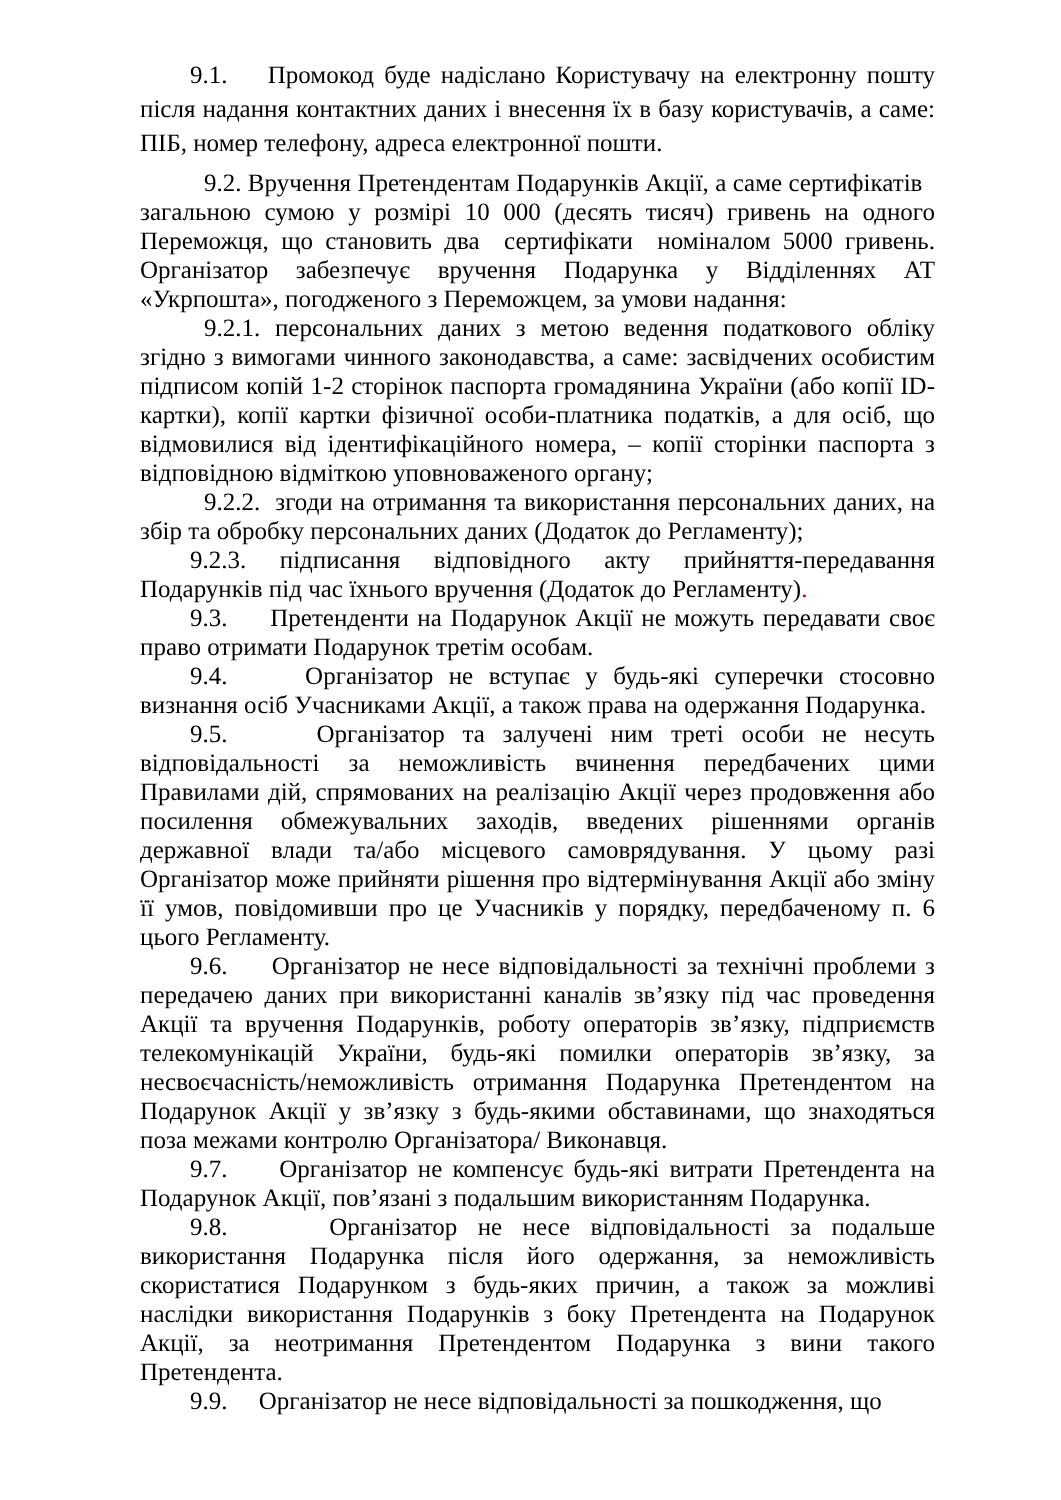9.1. Промокод буде надіслано Користувачу на електронну пошту після надання контактних даних і внесення їх в базу користувачів, а саме: ПІБ, номер телефону, адреса електронної пошти.
9.2. Вручення Претендентам Подарунків Акції, а саме сертифікатів загальною сумою у розмірі 10 000 (десять тисяч) гривень на одного Переможця, що становить два сертифікати номіналом 5000 гривень. Організатор забезпечує вручення Подарунка у Відділеннях АТ «Укрпошта», погодженого з Переможцем, за умови надання:
9.2.1. персональних даних з метою ведення податкового обліку згідно з вимогами чинного законодавства, а саме: засвідчених особистим підписом копій 1-2 сторінок паспорта громадянина України (або копії ID-картки), копії картки фізичної особи-платника податків, а для осіб, що відмовилися від ідентифікаційного номера, – копії сторінки паспорта з відповідною відміткою уповноваженого органу;
9.2.2. згоди на отримання та використання персональних даних, на збір та обробку персональних даних (Додаток до Регламенту);
9.2.3. підписання відповідного акту прийняття-передавання Подарунків під час їхнього вручення (Додаток до Регламенту).
9.3. Претенденти на Подарунок Акції не можуть передавати своє право отримати Подарунок третім особам.
9.4. Організатор не вступає у будь-які суперечки стосовно визнання осіб Учасниками Акції, а також права на одержання Подарунка.
9.5. Організатор та залучені ним треті особи не несуть відповідальності за неможливість вчинення передбачених цими Правилами дій, спрямованих на реалізацію Акції через продовження або посилення обмежувальних заходів, введених рішеннями органів державної влади та/або місцевого самоврядування. У цьому разі Організатор може прийняти рішення про відтермінування Акції або зміну її умов, повідомивши про це Учасників у порядку, передбаченому п. 6 цього Регламенту.
9.6. Організатор не несе відповідальності за технічні проблеми з передачею даних при використанні каналів зв’язку під час проведення Акції та вручення Подарунків, роботу операторів зв’язку, підприємств телекомунікацій України, будь-які помилки операторів зв’язку, за несвоєчасність/неможливість отримання Подарунка Претендентом на Подарунок Акції у зв’язку з будь-якими обставинами, що знаходяться поза межами контролю Організатора/ Виконавця.
9.7. Організатор не компенсує будь-які витрати Претендента на Подарунок Акції, пов’язані з подальшим використанням Подарунка.
9.8. Організатор не несе відповідальності за подальше використання Подарунка після його одержання, за неможливість скористатися Подарунком з будь-яких причин, а також за можливі наслідки використання Подарунків з боку Претендента на Подарунок Акції, за неотримання Претендентом Подарунка з вини такого Претендента.
9.9. Організатор не несе відповідальності за пошкодження, що